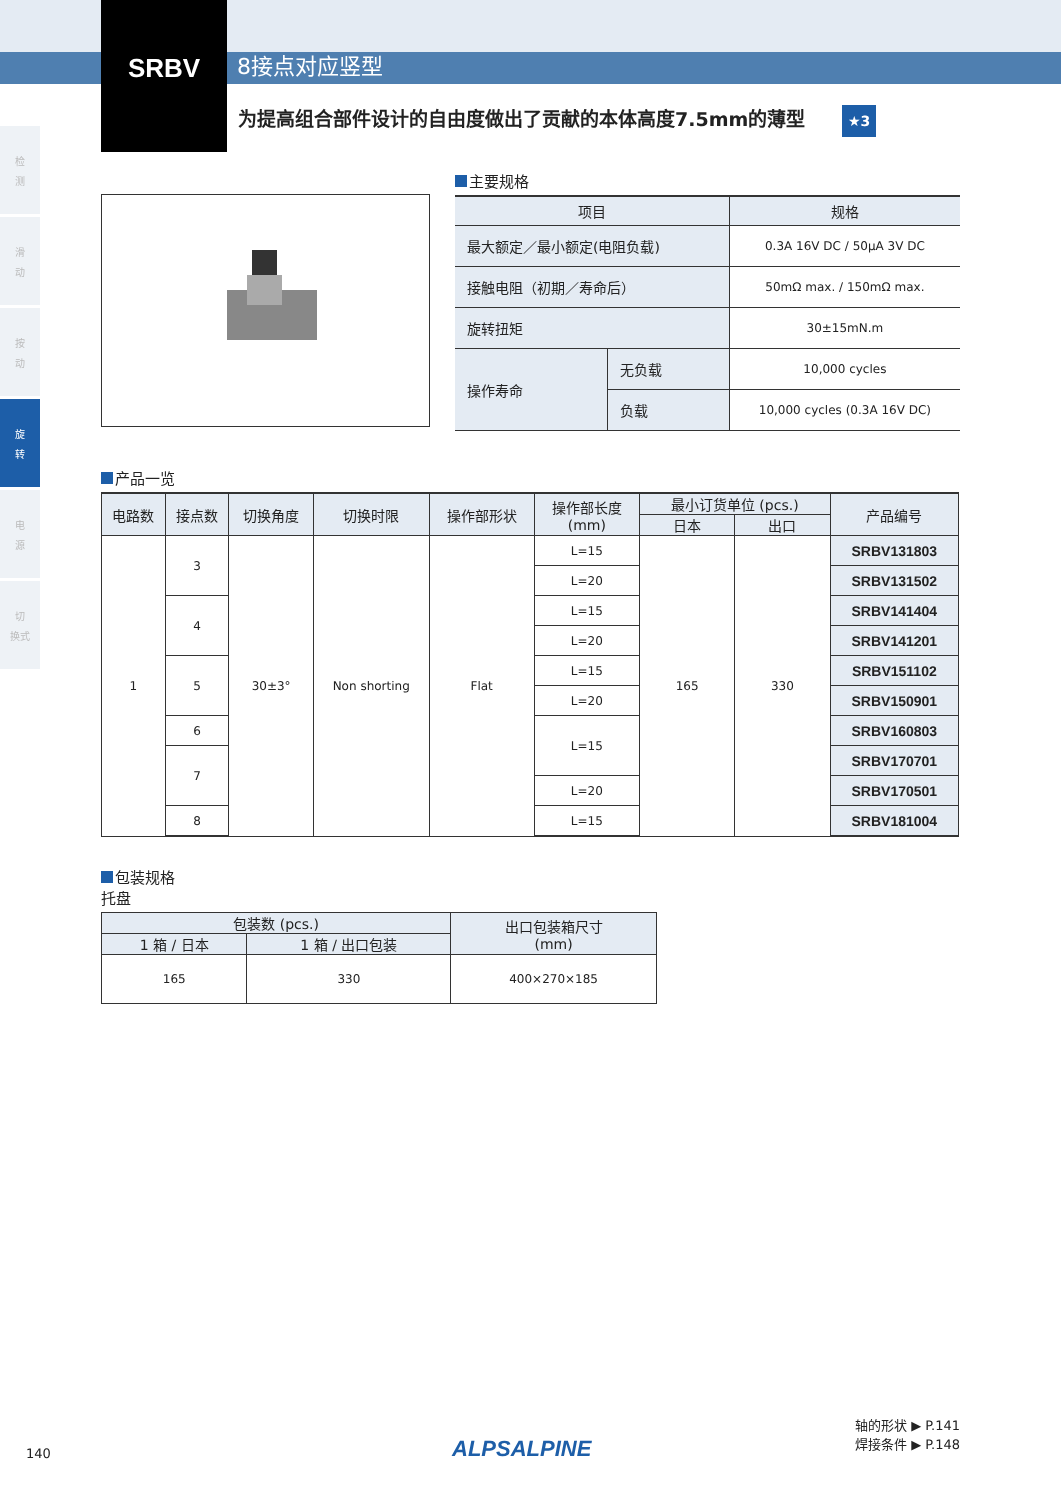SRBV
8接点对应竖型
为提高组合部件设计的自由度做出了贡献的本体高度7.5mm的薄型 ★3
检
测
滑
动
按
动
旋
转
电
源
切
换式
主要规格
| 项目 | | 规格 |
| 最大额定／最小额定(电阻负载) | | 0.3A 16V DC / 50μA 3V DC |
| 接触电阻（初期／寿命后） | | 50mΩ max. / 150mΩ max. |
| 旋转扭矩 | | 30±15mN.m |
| 操作寿命 | 无负载 | 10,000 cycles |
| | 负载 | 10,000 cycles (0.3A 16V DC) |
产品一览
| 电路数 | 接点数 | 切换角度 | 切换时限 | 操作部形状 | 操作部长度 (mm) | 最小订货单位 (pcs.) | | 产品编号 |
| --- | --- | --- | --- | --- | --- | --- | --- | --- |
| | | | | | | 日本 | 出口 | |
| 1 | 3 | 30±3° | Non shorting | Flat | L=15 | 165 | 330 | SRBV131803 |
| | | | | | L=20 | | | SRBV131502 |
| | 4 | | | | L=15 | | | SRBV141404 |
| | | | | | L=20 | | | SRBV141201 |
| | 5 | | | | L=15 | | | SRBV151102 |
| | | | | | L=20 | | | SRBV150901 |
| | 6 | | | | L=15 | | | SRBV160803 |
| | 7 | | | | | | | SRBV170701 |
| | | | | | L=20 | | | SRBV170501 |
| | 8 | | | | L=15 | | | SRBV181004 |
包装规格
托盘
| 包装数 (pcs.) | | 出口包装箱尺寸 (mm) |
| --- | --- | --- |
| 1 箱 / 日本 | 1 箱 / 出口包装 | |
| 165 | 330 | 400×270×185 |
140
ALPSALPINE
轴的形状 ▶ P.141
焊接条件 ▶ P.148